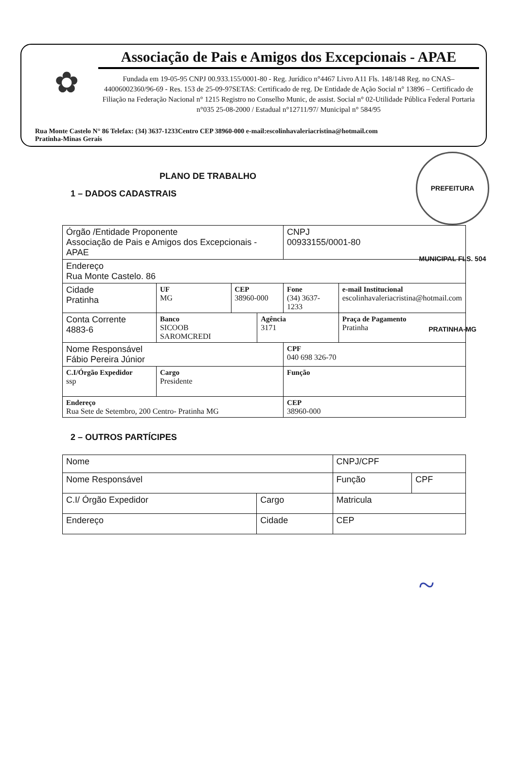✿
Associação de Pais e Amigos dos Excepcionais - APAE
Fundada em 19-05-95 CNPJ 00.933.155/0001-80 - Reg. Jurídico n°4467 Livro A11 Fls. 148/148 Reg. no CNAS– 44006002360/96-69 - Res. 153 de 25-09-97SETAS: Certificado de reg. De Entidade de Ação Social n° 13896 – Certificado de Filiação na Federação Nacional n° 1215 Registro no Conselho Munic, de assist. Social n° 02-Utilidade Pública Federal Portaria n°035 25-08-2000 / Estadual n°12711/97/ Municipal n° 584/95
Rua Monte Castelo N° 86 Telefax: (34) 3637-1233Centro CEP 38960-000 e-mail:escolinhavaleriacristina@hotmail.com
Pratinha-Minas Gerais
PREFEITURA MUNICIPAL FLS. 504 PRATINHA-MG
PLANO DE TRABALHO
1 – DADOS CADASTRAIS
| Órgão /Entidade Proponente Associação de Pais e Amigos dos Excepcionais - APAE | | | | CNPJ 00933155/0001-80 | |
| Endereço Rua Monte Castelo. 86 | | | | | |
| Cidade Pratinha | UF MG | CEP 38960-000 | | Fone (34) 3637-1233 | e-mail Institucional escolinhavaleriacristina@hotmail.com |
| Conta Corrente 4883-6 | Banco SICOOB SAROMCREDI | | Agência 3171 | | Praça de Pagamento Pratinha |
| Nome Responsável Fábio Pereira Júnior | | | | CPF 040 698 326-70 | |
| C.I/Órgão Expedidor ssp | Cargo Presidente | | | Função | |
| Endereço Rua Sete de Setembro, 200 Centro- Pratinha MG | | | | CEP 38960-000 | |
2 – OUTROS PARTÍCIPES
| Nome | | CNPJ/CPF | |
| Nome Responsável | | Função | CPF |
| C.I/ Órgão Expedidor | Cargo | Matricula | |
| Endereço | Cidade | CEP | |
~